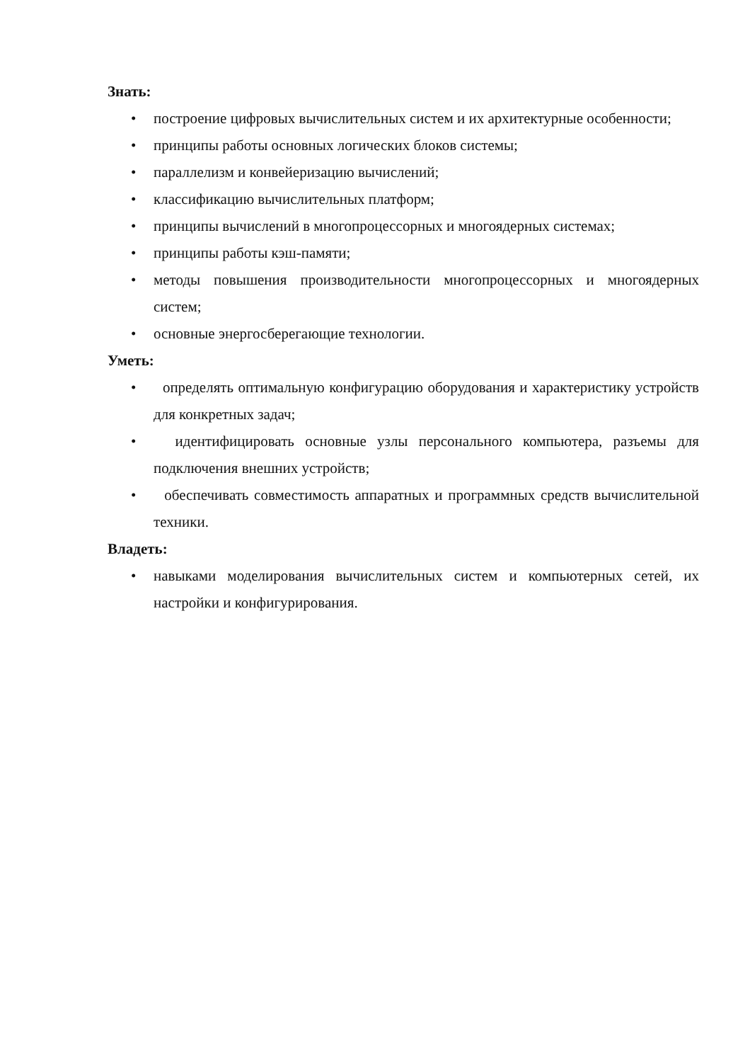Знать:
• построение цифровых вычислительных систем и их архитектурные особенности;
• принципы работы основных логических блоков системы;
• параллелизм и конвейеризацию вычислений;
• классификацию вычислительных платформ;
• принципы вычислений в многопроцессорных и многоядерных системах;
• принципы работы кэш-памяти;
• методы повышения производительности многопроцессорных и многоядерных систем;
• основные энергосберегающие технологии.
Уметь:
• определять оптимальную конфигурацию оборудования и характеристику устройств для конкретных задач;
• идентифицировать основные узлы персонального компьютера, разъемы для подключения внешних устройств;
• обеспечивать совместимость аппаратных и программных средств вычислительной техники.
Владеть:
• навыками моделирования вычислительных систем и компьютерных сетей, их настройки и конфигурирования.